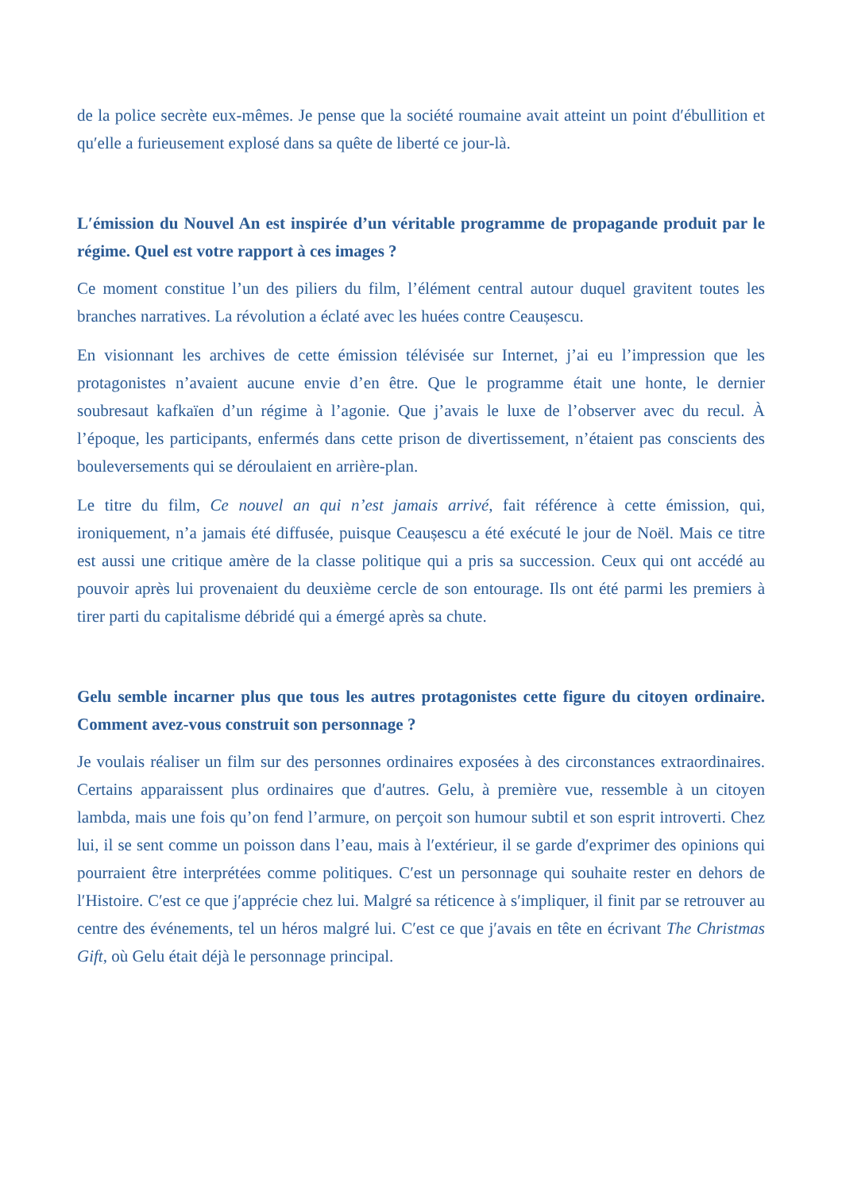de la police secrète eux-mêmes. Je pense que la société roumaine avait atteint un point d′ébullition et qu′elle a furieusement explosé dans sa quête de liberté ce jour-là.
L′émission du Nouvel An est inspirée d’un véritable programme de propagande produit par le régime. Quel est votre rapport à ces images ?
Ce moment constitue l’un des piliers du film, l’élément central autour duquel gravitent toutes les branches narratives. La révolution a éclaté avec les huées contre Ceaușescu.
En visionnant les archives de cette émission télévisée sur Internet, j’ai eu l’impression que les protagonistes n’avaient aucune envie d’en être. Que le programme était une honte, le dernier soubresaut kafkaïen d’un régime à l’agonie. Que j’avais le luxe de l’observer avec du recul. À l’époque, les participants, enfermés dans cette prison de divertissement, n’étaient pas conscients des bouleversements qui se déroulaient en arrière-plan.
Le titre du film, Ce nouvel an qui n’est jamais arrivé, fait référence à cette émission, qui, ironiquement, n’a jamais été diffusée, puisque Ceaușescu a été exécuté le jour de Noël. Mais ce titre est aussi une critique amère de la classe politique qui a pris sa succession. Ceux qui ont accédé au pouvoir après lui provenaient du deuxième cercle de son entourage. Ils ont été parmi les premiers à tirer parti du capitalisme débridé qui a émergé après sa chute.
Gelu semble incarner plus que tous les autres protagonistes cette figure du citoyen ordinaire. Comment avez-vous construit son personnage ?
Je voulais réaliser un film sur des personnes ordinaires exposées à des circonstances extraordinaires. Certains apparaissent plus ordinaires que d′autres. Gelu, à première vue, ressemble à un citoyen lambda, mais une fois qu’on fend l’armure, on perçoit son humour subtil et son esprit introverti. Chez lui, il se sent comme un poisson dans l’eau, mais à l′extérieur, il se garde d′exprimer des opinions qui pourraient être interprétées comme politiques. C′est un personnage qui souhaite rester en dehors de l′Histoire. C′est ce que j′apprécie chez lui. Malgré sa réticence à s′impliquer, il finit par se retrouver au centre des événements, tel un héros malgré lui. C′est ce que j′avais en tête en écrivant The Christmas Gift, où Gelu était déjà le personnage principal.